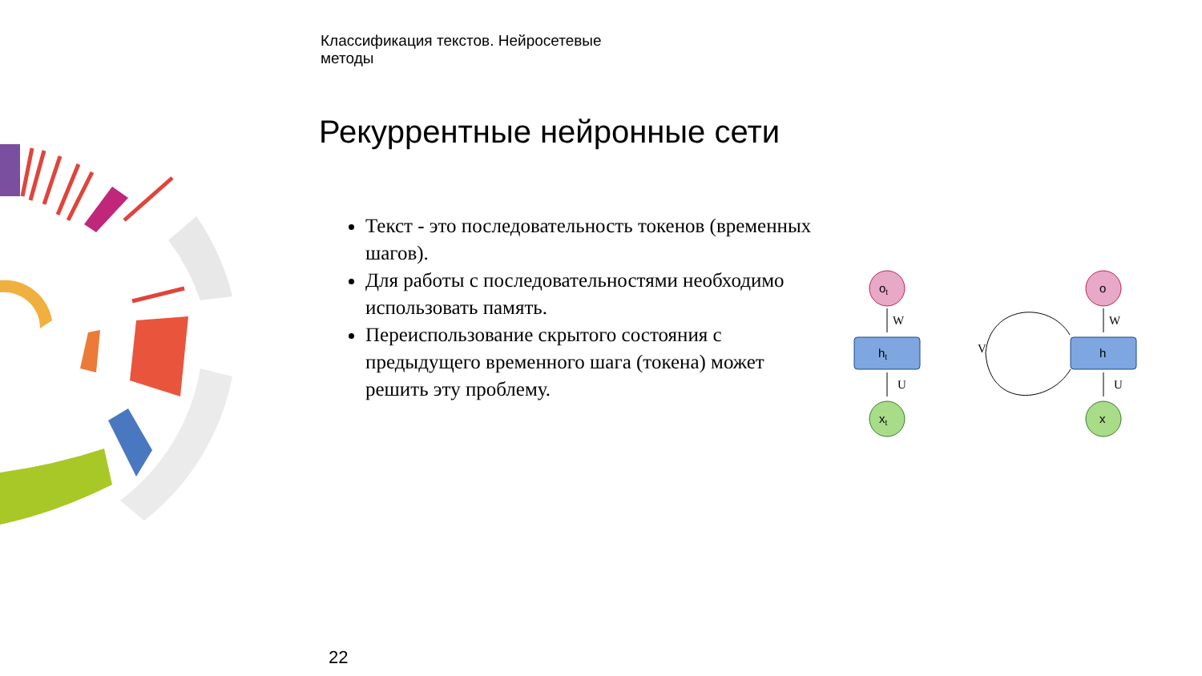Классификация текстов. Нейросетевые
методы
Рекуррентные нейронные сети
Текст - это последовательность токенов (временных шагов).
Для работы с последовательностями необходимо использовать память.
Переиспользование скрытого состояния с предыдущего временного шага (токена) может решить эту проблему.
ot
W
ht
U
xt
o
W
h
V
U
x
22